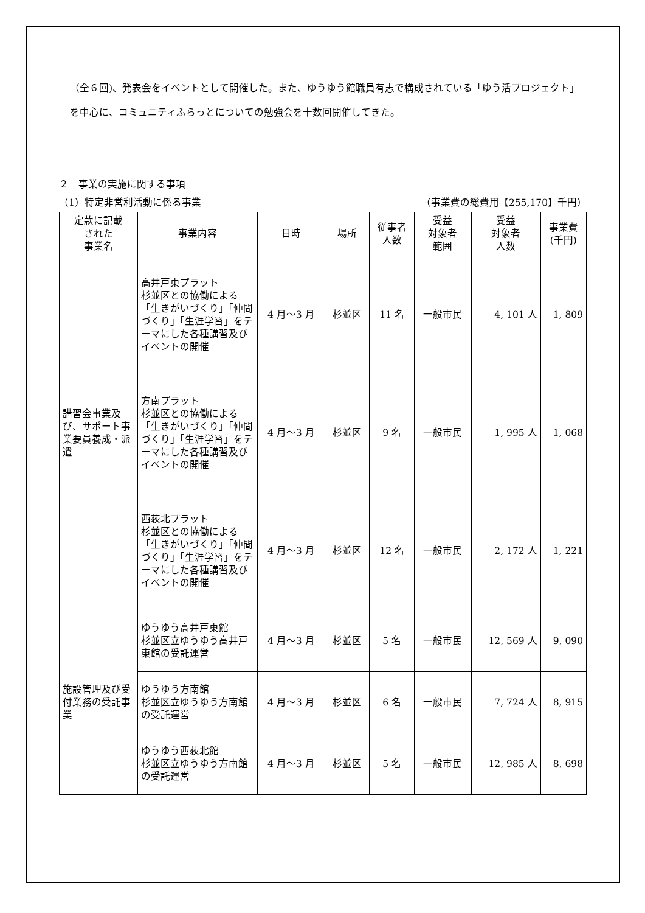（全６回)、発表会をイベントとして開催した。また、ゆうゆう館職員有志で構成されている「ゆう活プロジェクト」を中心に、コミュニティふらっとについての勉強会を十数回開催してきた。
２　事業の実施に関する事項
（1）特定非営利活動に係る事業 （事業費の総費用【255,170】千円）
| 定款に記載 された 事業名 | 事業内容 | 日時 | 場所 | 従事者 人数 | 受益 対象者 範囲 | 受益 対象者 人数 | 事業費 (千円) |
| --- | --- | --- | --- | --- | --- | --- | --- |
| 講習会事業及び、サポート事業要員養成・派遣 | 高井戸東プラット 杉並区との協働による「生きがいづくり」「仲間づくり」「生涯学習」をテーマにした各種講習及びイベントの開催 | 4 月～3 月 | 杉並区 | 11 名 | 一般市民 | 4, 101 人 | 1, 809 |
| | 方南プラット 杉並区との協働による「生きがいづくり」「仲間づくり」「生涯学習」をテーマにした各種講習及びイベントの開催 | 4 月～3 月 | 杉並区 | 9 名 | 一般市民 | 1, 995 人 | 1, 068 |
| | 西荻北プラット 杉並区との協働による「生きがいづくり」「仲間づくり」「生涯学習」をテーマにした各種講習及びイベントの開催 | 4 月～3 月 | 杉並区 | 12 名 | 一般市民 | 2, 172 人 | 1, 221 |
| 施設管理及び受付業務の受託事業 | ゆうゆう高井戸東館 杉並区立ゆうゆう高井戸東館の受託運営 | 4 月～3 月 | 杉並区 | 5 名 | 一般市民 | 12, 569 人 | 9, 090 |
| | ゆうゆう方南館 杉並区立ゆうゆう方南館の受託運営 | 4 月～3 月 | 杉並区 | 6 名 | 一般市民 | 7, 724 人 | 8, 915 |
| | ゆうゆう西荻北館 杉並区立ゆうゆう方南館の受託運営 | 4 月～3 月 | 杉並区 | 5 名 | 一般市民 | 12, 985 人 | 8, 698 |